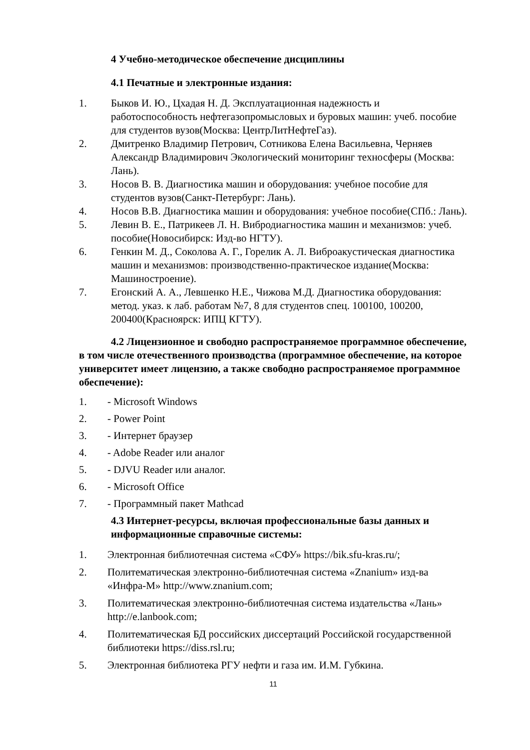4 Учебно-методическое обеспечение дисциплины
4.1 Печатные и электронные издания:
1. Быков И. Ю., Цхадая Н. Д. Эксплуатационная надежность и работоспособность нефтегазопромысловых и буровых машин: учеб. пособие для студентов вузов(Москва: ЦентрЛитНефтеГаз).
2. Дмитренко Владимир Петрович, Сотникова Елена Васильевна, Черняев Александр Владимирович Экологический мониторинг техносферы (Москва: Лань).
3. Носов В. В. Диагностика машин и оборудования: учебное пособие для студентов вузов(Санкт-Петербург: Лань).
4. Носов В.В. Диагностика машин и оборудования: учебное пособие(СПб.: Лань).
5. Левин В. Е., Патрикеев Л. Н. Вибродиагностика машин и механизмов: учеб. пособие(Новосибирск: Изд-во НГТУ).
6. Генкин М. Д., Соколова А. Г., Горелик А. Л. Виброакустическая диагностика машин и механизмов: производственно-практическое издание(Москва: Машиностроение).
7. Егонский А. А., Левшенко Н.Е., Чижова М.Д. Диагностика оборудования: метод. указ. к лаб. работам №7, 8 для студентов спец. 100100, 100200, 200400(Красноярск: ИПЦ КГТУ).
4.2 Лицензионное и свободно распространяемое программное обеспечение, в том числе отечественного производства (программное обеспечение, на которое университет имеет лицензию, а также свободно распространяемое программное обеспечение):
1. - Microsoft Windows
2. - Power Point
3. - Интернет браузер
4. - Adobe Reader или аналог
5. - DJVU Reader или аналог.
6. - Microsoft Office
7. - Программный пакет Mathcad
4.3 Интернет-ресурсы, включая профессиональные базы данных и информационные справочные системы:
1. Электронная библиотечная система «СФУ» https://bik.sfu-kras.ru/;
2. Политематическая электронно-библиотечная система «Znanium» изд-ва «Инфра-М» http://www.znanium.com;
3. Политематическая электронно-библиотечная система издательства «Лань» http://e.lanbook.com;
4. Политематическая БД российских диссертаций Российской государственной библиотеки https://diss.rsl.ru;
5. Электронная библиотека РГУ нефти и газа им. И.М. Губкина.
11